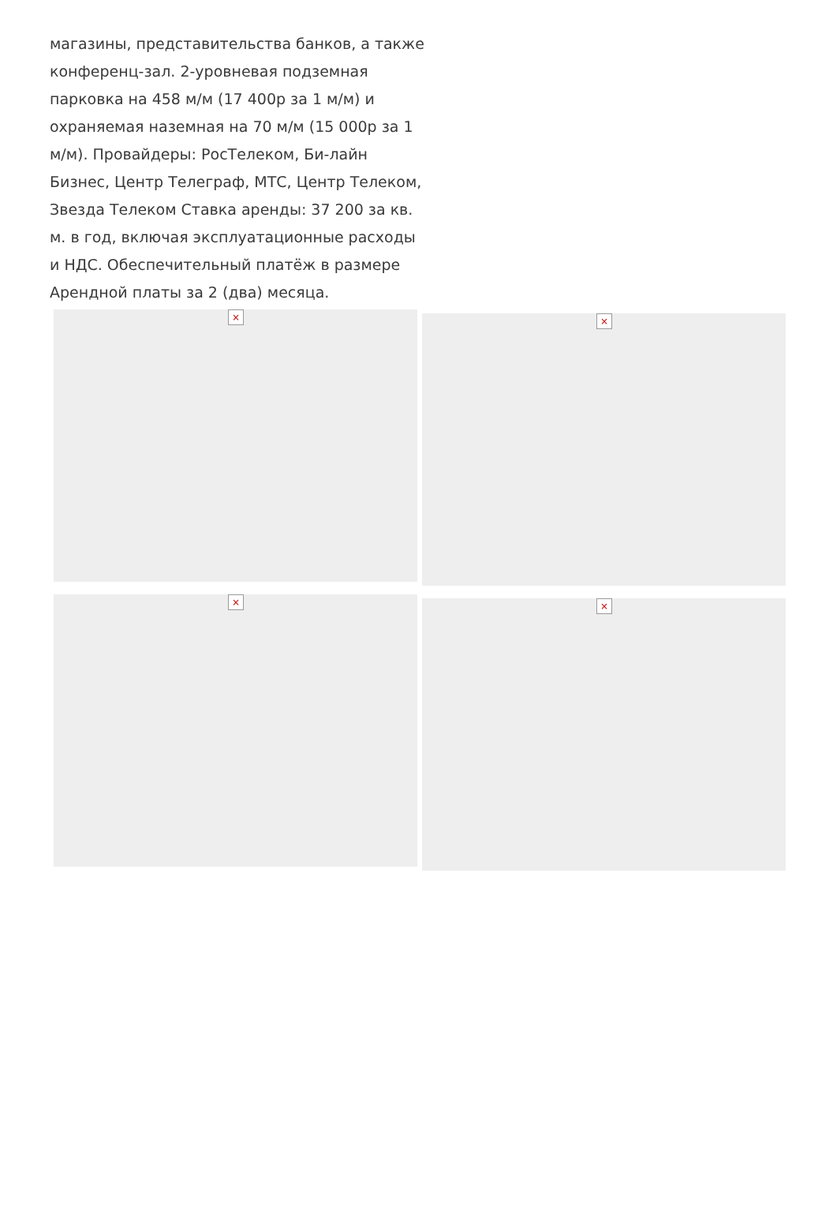магазины, представительства банков, а также конференц-зал. 2-уровневая подземная парковка на 458 м/м (17 400р за 1 м/м) и охраняемая наземная на 70 м/м (15 000р за 1 м/м). Провайдеры: РосТелеком, Би-лайн Бизнес, Центр Телеграф, МТС, Центр Телеком, Звезда Телеком Ставка аренды: 37 200 за кв. м. в год, включая эксплуатационные расходы и НДС. Обеспечительный платёж в размере Арендной платы за 2 (два) месяца.
× ×
× ×